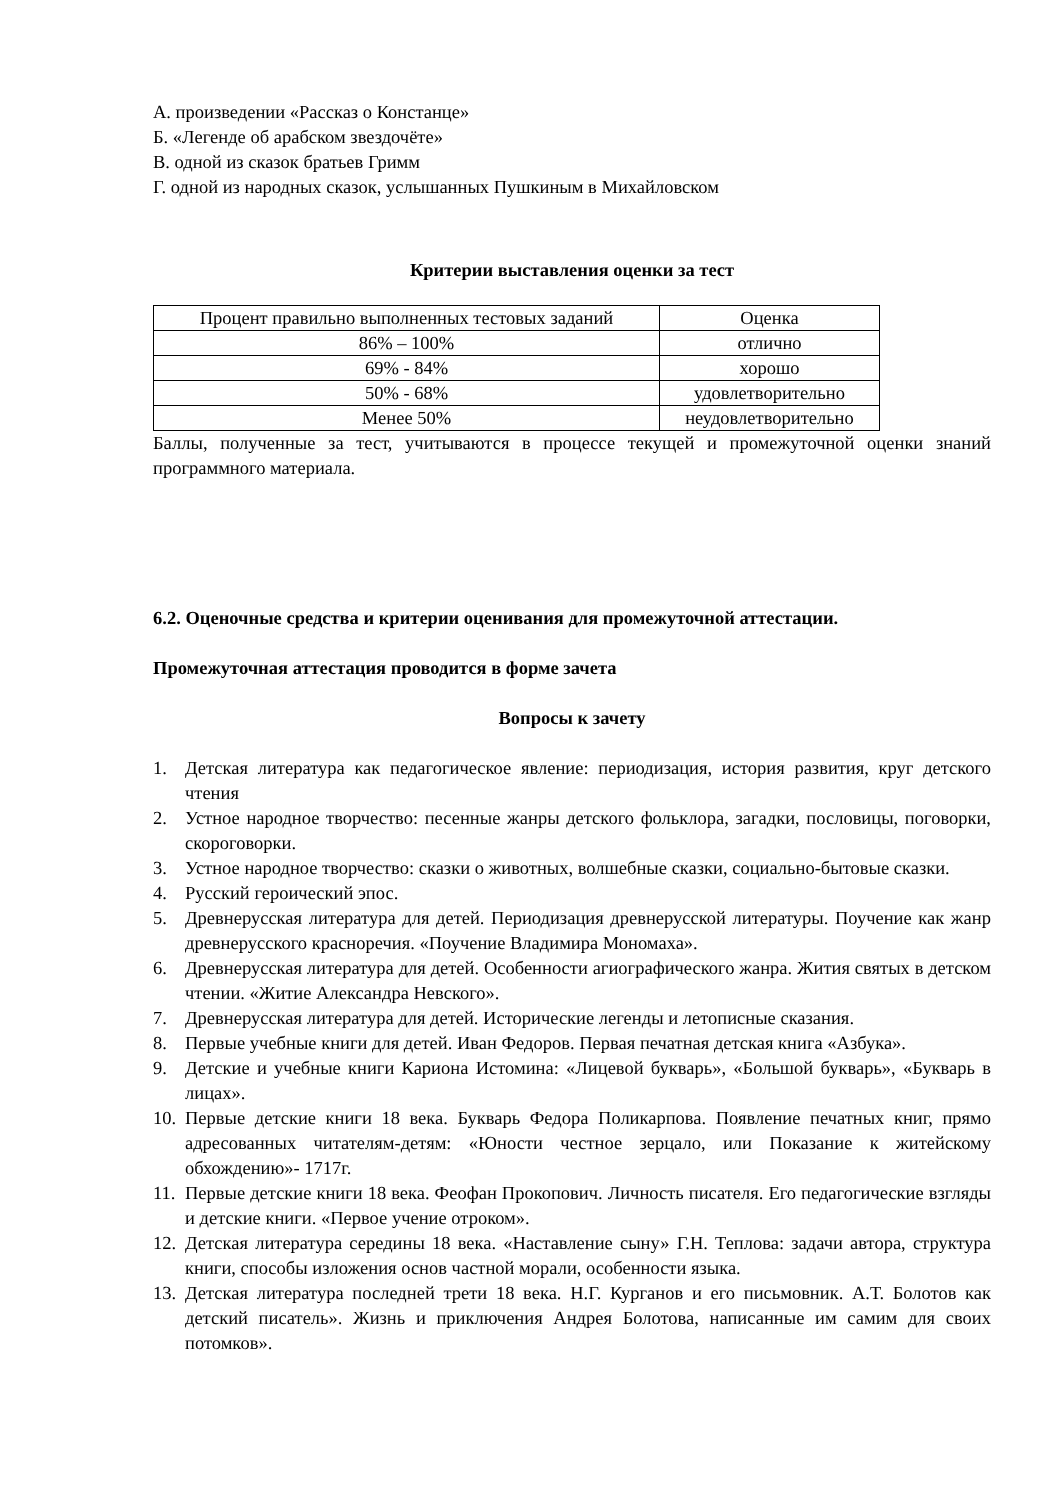А. произведении «Рассказ о Констанце»
Б. «Легенде об арабском звездочёте»
В. одной из сказок братьев Гримм
Г. одной из народных сказок, услышанных Пушкиным в Михайловском
Критерии выставления оценки за тест
| Процент правильно выполненных тестовых заданий | Оценка |
| 86% – 100% | отлично |
| 69% - 84% | хорошо |
| 50% - 68% | удовлетворительно |
| Менее 50% | неудовлетворительно |
Баллы, полученные за тест, учитываются в процессе текущей и промежуточной оценки знаний программного материала.
6.2. Оценочные средства и критерии оценивания для промежуточной аттестации.
Промежуточная аттестация проводится в форме зачета
Вопросы к зачету
1. Детская литература как педагогическое явление: периодизация, история развития, круг детского чтения
2. Устное народное творчество: песенные жанры детского фольклора, загадки, пословицы, поговорки, скороговорки.
3. Устное народное творчество: сказки о животных, волшебные сказки, социально-бытовые сказки.
4. Русский героический эпос.
5. Древнерусская литература для детей. Периодизация древнерусской литературы. Поучение как жанр древнерусского красноречия. «Поучение Владимира Мономаха».
6. Древнерусская литература для детей. Особенности агиографического жанра. Жития святых в детском чтении. «Житие Александра Невского».
7. Древнерусская литература для детей. Исторические легенды и летописные сказания.
8. Первые учебные книги для детей. Иван Федоров. Первая печатная детская книга «Азбука».
9. Детские и учебные книги Кариона Истомина: «Лицевой букварь», «Большой букварь», «Букварь в лицах».
10. Первые детские книги 18 века. Букварь Федора Поликарпова. Появление печатных книг, прямо адресованных читателям-детям: «Юности честное зерцало, или Показание к житейскому обхождению»- 1717г.
11. Первые детские книги 18 века. Феофан Прокопович. Личность писателя. Его педагогические взгляды и детские книги. «Первое учение отроком».
12. Детская литература середины 18 века. «Наставление сыну» Г.Н. Теплова: задачи автора, структура книги, способы изложения основ частной морали, особенности языка.
13. Детская литература последней трети 18 века. Н.Г. Курганов и его письмовник. А.Т. Болотов как детский писатель». Жизнь и приключения Андрея Болотова, написанные им самим для своих потомков».